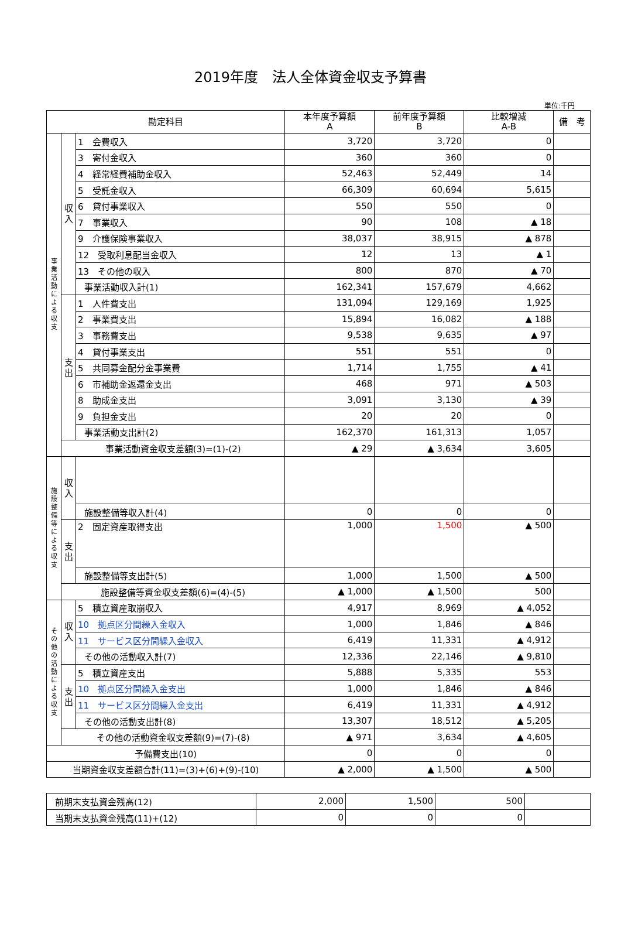2019年度　法人全体資金収支予算書
単位:千円
| 勘定科目 | | | 本年度予算額 A | 前年度予算額 B | 比較増減 A-B | 備 考 |
| --- | --- | --- | --- | --- | --- | --- |
| 事 業 活 動 に よ る 収 支 | 収 入 | 1 会費収入 | 3,720 | 3,720 | 0 | |
| | | 3 寄付金収入 | 360 | 360 | 0 | |
| | | 4 経常経費補助金収入 | 52,463 | 52,449 | 14 | |
| | | 5 受託金収入 | 66,309 | 60,694 | 5,615 | |
| | | 6 貸付事業収入 | 550 | 550 | 0 | |
| | | 7 事業収入 | 90 | 108 | ▲ 18 | |
| | | 9 介護保険事業収入 | 38,037 | 38,915 | ▲ 878 | |
| | | 12 受取利息配当金収入 | 12 | 13 | ▲ 1 | |
| | | 13 その他の収入 | 800 | 870 | ▲ 70 | |
| | | 事業活動収入計(1) | 162,341 | 157,679 | 4,662 | |
| | 支 出 | 1 人件費支出 | 131,094 | 129,169 | 1,925 | |
| | | 2 事業費支出 | 15,894 | 16,082 | ▲ 188 | |
| | | 3 事務費支出 | 9,538 | 9,635 | ▲ 97 | |
| | | 4 貸付事業支出 | 551 | 551 | 0 | |
| | | 5 共同募金配分金事業費 | 1,714 | 1,755 | ▲ 41 | |
| | | 6 市補助金返還金支出 | 468 | 971 | ▲ 503 | |
| | | 8 助成金支出 | 3,091 | 3,130 | ▲ 39 | |
| | | 9 負担金支出 | 20 | 20 | 0 | |
| | | 事業活動支出計(2) | 162,370 | 161,313 | 1,057 | |
| | 事業活動資金収支差額(3)=(1)-(2) | | ▲ 29 | ▲ 3,634 | 3,605 | |
| 施 設 整 備 等 に よ る 収 支 | 収 入 | | | | | |
| | | 施設整備等収入計(4) | 0 | 0 | 0 | |
| | 支 出 | 2 固定資産取得支出 | 1,000 | 1,500 | ▲ 500 | |
| | | 施設整備等支出計(5) | 1,000 | 1,500 | ▲ 500 | |
| | 施設整備等資金収支差額(6)=(4)-(5) | | ▲ 1,000 | ▲ 1,500 | 500 | |
| そ の 他 の 活 動 に よ る 収 支 | 収 入 | 5 積立資産取崩収入 | 4,917 | 8,969 | ▲ 4,052 | |
| | | 10 拠点区分間繰入金収入 | 1,000 | 1,846 | ▲ 846 | |
| | | 11 サービス区分間繰入金収入 | 6,419 | 11,331 | ▲ 4,912 | |
| | | その他の活動収入計(7) | 12,336 | 22,146 | ▲ 9,810 | |
| | 支 出 | 5 積立資産支出 | 5,888 | 5,335 | 553 | |
| | | 10 拠点区分間繰入金支出 | 1,000 | 1,846 | ▲ 846 | |
| | | 11 サービス区分間繰入金支出 | 6,419 | 11,331 | ▲ 4,912 | |
| | | その他の活動支出計(8) | 13,307 | 18,512 | ▲ 5,205 | |
| | その他の活動資金収支差額(9)=(7)-(8) | | ▲ 971 | 3,634 | ▲ 4,605 | |
| 予備費支出(10) | | | 0 | 0 | 0 | |
| 当期資金収支差額合計(11)=(3)+(6)+(9)-(10) | | | ▲ 2,000 | ▲ 1,500 | ▲ 500 | |
| 前期末支払資金残高(12) | 2,000 | 1,500 | 500 | |
| 当期末支払資金残高(11)+(12) | 0 | 0 | 0 | |